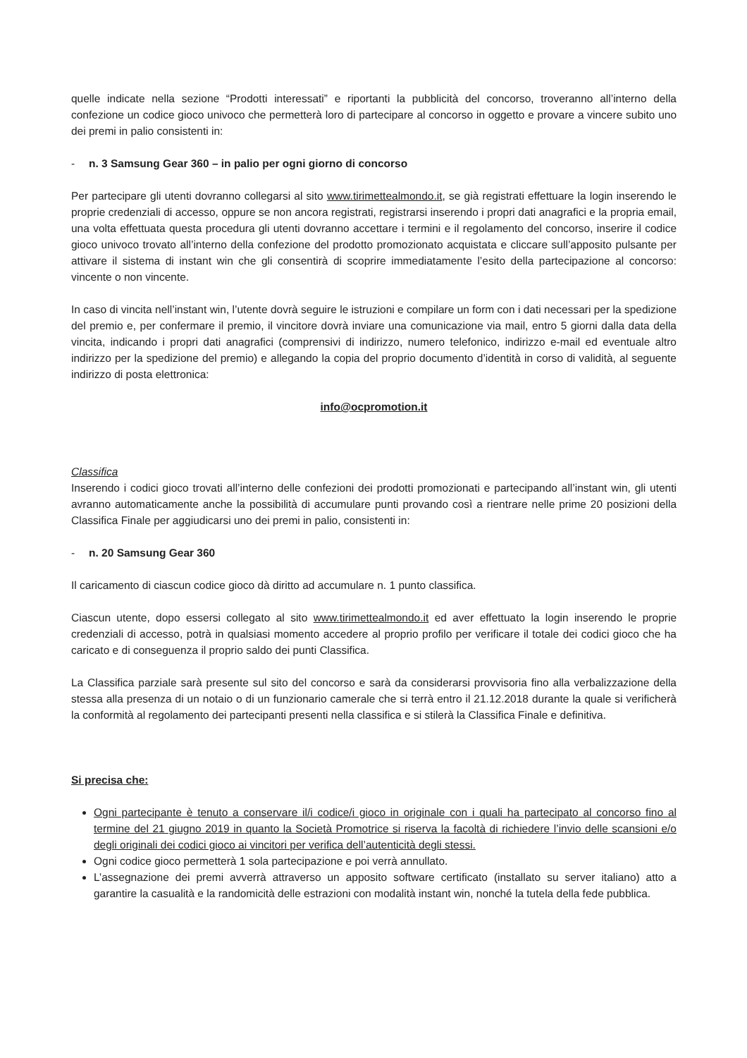quelle indicate nella sezione “Prodotti interessati” e riportanti la pubblicità del concorso, troveranno all’interno della confezione un codice gioco univoco che permetterà loro di partecipare al concorso in oggetto e provare a vincere subito uno dei premi in palio consistenti in:
- n. 3 Samsung Gear 360 – in palio per ogni giorno di concorso
Per partecipare gli utenti dovranno collegarsi al sito www.tirimettealmondo.it, se già registrati effettuare la login inserendo le proprie credenziali di accesso, oppure se non ancora registrati, registrarsi inserendo i propri dati anagrafici e la propria email, una volta effettuata questa procedura gli utenti dovranno accettare i termini e il regolamento del concorso, inserire il codice gioco univoco trovato all’interno della confezione del prodotto promozionato acquistata e cliccare sull’apposito pulsante per attivare il sistema di instant win che gli consentirà di scoprire immediatamente l’esito della partecipazione al concorso: vincente o non vincente.
In caso di vincita nell’instant win, l’utente dovrà seguire le istruzioni e compilare un form con i dati necessari per la spedizione del premio e, per confermare il premio, il vincitore dovrà inviare una comunicazione via mail, entro 5 giorni dalla data della vincita, indicando i propri dati anagrafici (comprensivi di indirizzo, numero telefonico, indirizzo e-mail ed eventuale altro indirizzo per la spedizione del premio) e allegando la copia del proprio documento d’identità in corso di validità, al seguente indirizzo di posta elettronica:
info@ocpromotion.it
Classifica
Inserendo i codici gioco trovati all’interno delle confezioni dei prodotti promozionati e partecipando all’instant win, gli utenti avranno automaticamente anche la possibilità di accumulare punti provando così a rientrare nelle prime 20 posizioni della Classifica Finale per aggiudicarsi uno dei premi in palio, consistenti in:
- n. 20 Samsung Gear 360
Il caricamento di ciascun codice gioco dà diritto ad accumulare n. 1 punto classifica.
Ciascun utente, dopo essersi collegato al sito www.tirimettealmondo.it ed aver effettuato la login inserendo le proprie credenziali di accesso, potrà in qualsiasi momento accedere al proprio profilo per verificare il totale dei codici gioco che ha caricato e di conseguenza il proprio saldo dei punti Classifica.
La Classifica parziale sarà presente sul sito del concorso e sarà da considerarsi provvisoria fino alla verbalizzazione della stessa alla presenza di un notaio o di un funzionario camerale che si terrà entro il 21.12.2018 durante la quale si verificherà la conformità al regolamento dei partecipanti presenti nella classifica e si stilerà la Classifica Finale e definitiva.
Si precisa che:
Ogni partecipante è tenuto a conservare il/i codice/i gioco in originale con i quali ha partecipato al concorso fino al termine del 21 giugno 2019 in quanto la Società Promotrice si riserva la facoltà di richiedere l’invio delle scansioni e/o degli originali dei codici gioco ai vincitori per verifica dell’autenticità degli stessi.
Ogni codice gioco permetterà 1 sola partecipazione e poi verrà annullato.
L’assegnazione dei premi avverrà attraverso un apposito software certificato (installato su server italiano) atto a garantire la casualità e la randomicità delle estrazioni con modalità instant win, nonché la tutela della fede pubblica.